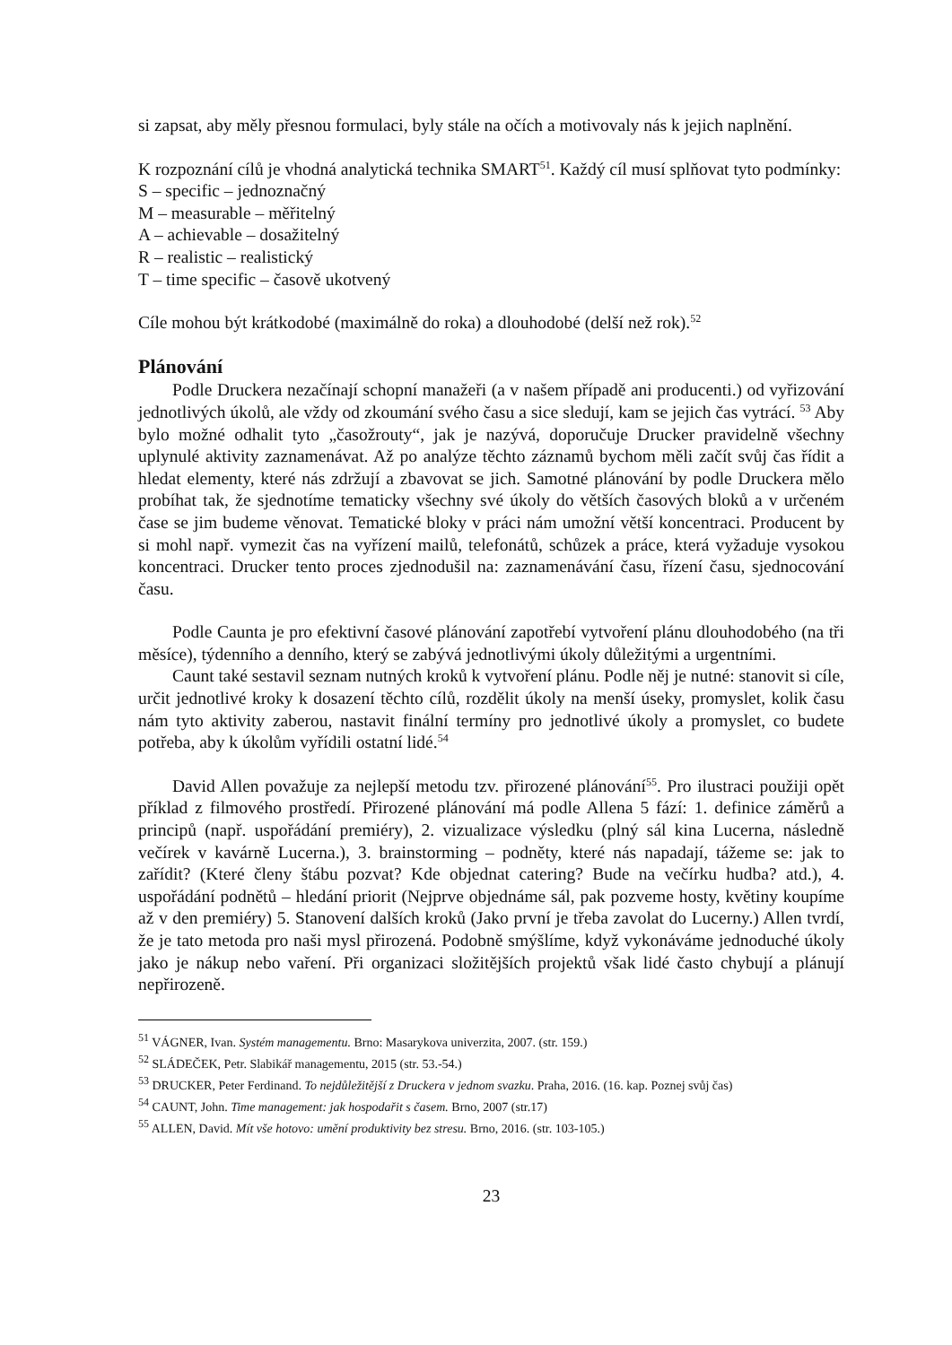si zapsat, aby měly přesnou formulaci, byly stále na očích a motivovaly nás k jejich naplnění.
K rozpoznání cílů je vhodná analytická technika SMART<sup>51</sup>. Každý cíl musí splňovat tyto podmínky:
S – specific – jednoznačný
M – measurable – měřitelný
A – achievable – dosažitelný
R – realistic – realistický
T – time specific – časově ukotvený
Cíle mohou být krátkodobé (maximálně do roka) a dlouhodobé (delší než rok).<sup>52</sup>
Plánování
Podle Druckera nezačínají schopní manažeři (a v našem případě ani producenti.) od vyřizování jednotlivých úkolů, ale vždy od zkoumání svého času a sice sledují, kam se jejich čas vytrácí. <sup>53</sup> Aby bylo možné odhalit tyto „časožrouty“, jak je nazývá, doporučuje Drucker pravidelně všechny uplynulé aktivity zaznamenávat. Až po analýze těchto záznamů bychom měli začít svůj čas řídit a hledat elementy, které nás zdržují a zbavovat se jich. Samotné plánování by podle Druckera mělo probíhat tak, že sjednotíme tematicky všechny své úkoly do větších časových bloků a v určeném čase se jim budeme věnovat. Tematické bloky v práci nám umožní větší koncentraci. Producent by si mohl např. vymezit čas na vyřízení mailů, telefonátů, schůzek a práce, která vyžaduje vysokou koncentraci. Drucker tento proces zjednodušil na: zaznamenávání času, řízení času, sjednocování času.
Podle Caunta je pro efektivní časové plánování zapotřebí vytvoření plánu dlouhodobého (na tři měsíce), týdenního a denního, který se zabývá jednotlivými úkoly důležitými a urgentními.
Caunt také sestavil seznam nutných kroků k vytvoření plánu. Podle něj je nutné: stanovit si cíle, určit jednotlivé kroky k dosazení těchto cílů, rozdělit úkoly na menší úseky, promyslet, kolik času nám tyto aktivity zaberou, nastavit finální termíny pro jednotlivé úkoly a promyslet, co budete potřeba, aby k úkolům vyřídili ostatní lidé.<sup>54</sup>
David Allen považuje za nejlepší metodu tzv. přirozené plánování<sup>55</sup>. Pro ilustraci použiji opět příklad z filmového prostředí. Přirozené plánování má podle Allena 5 fází: 1. definice záměrů a principů (např. uspořádání premiéry), 2. vizualizace výsledku (plný sál kina Lucerna, následně večírek v kavárně Lucerna.), 3. brainstorming – podněty, které nás napadají, tážeme se: jak to zařídit? (Které členy štábu pozvat? Kde objednat catering? Bude na večírku hudba? atd.), 4. uspořádání podnětů – hledání priorit (Nejprve objednáme sál, pak pozveme hosty, květiny koupíme až v den premiéry) 5. Stanovení dalších kroků (Jako první je třeba zavolat do Lucerny.) Allen tvrdí, že je tato metoda pro naši mysl přirozená. Podobně smýšlíme, když vykonáváme jednoduché úkoly jako je nákup nebo vaření. Při organizaci složitějších projektů však lidé často chybují a plánují nepřirozeně.
<sup>51</sup> VÁGNER, Ivan. Systém managementu. Brno: Masarykova univerzita, 2007. (str. 159.)
<sup>52</sup> SLÁDEČEK, Petr. Slabikář managementu, 2015 (str. 53.-54.)
<sup>53</sup> DRUCKER, Peter Ferdinand. To nejdůležitější z Druckera v jednom svazku. Praha, 2016. (16. kap. Poznej svůj čas)
<sup>54</sup> CAUNT, John. Time management: jak hospodařit s časem. Brno, 2007 (str.17)
<sup>55</sup> ALLEN, David. Mít vše hotovo: umění produktivity bez stresu. Brno, 2016. (str. 103-105.)
23